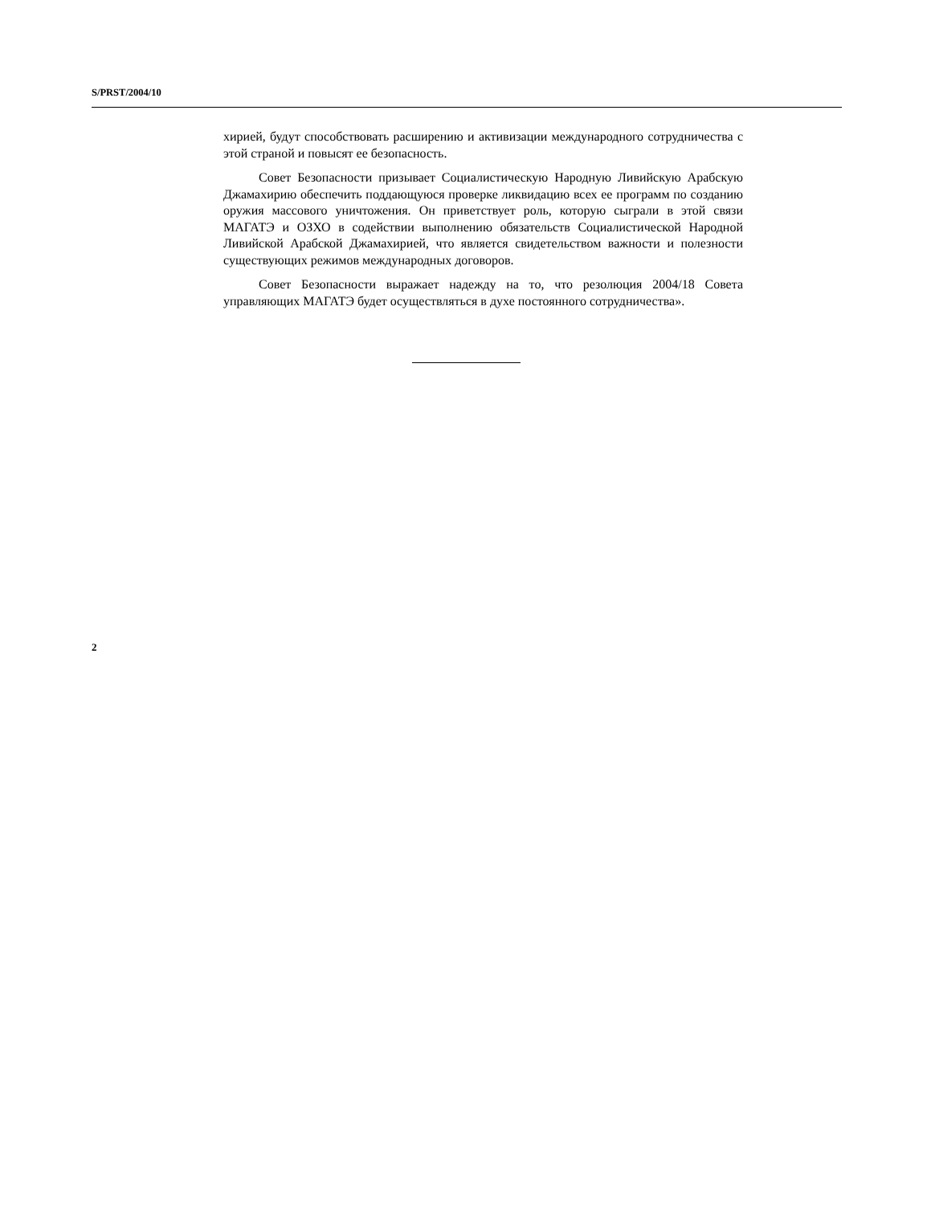S/PRST/2004/10
хирией, будут способствовать расширению и активизации международного сотрудничества с этой страной и повысят ее безопасность.
Совет Безопасности призывает Социалистическую Народную Ливийскую Арабскую Джамахирию обеспечить поддающуюся проверке ликвидацию всех ее программ по созданию оружия массового уничтожения. Он приветствует роль, которую сыграли в этой связи МАГАТЭ и ОЗХО в содействии выполнению обязательств Социалистической Народной Ливийской Арабской Джамахирией, что является свидетельством важности и полезности существующих режимов международных договоров.
Совет Безопасности выражает надежду на то, что резолюция 2004/18 Совета управляющих МАГАТЭ будет осуществляться в духе постоянного сотрудничества».
2